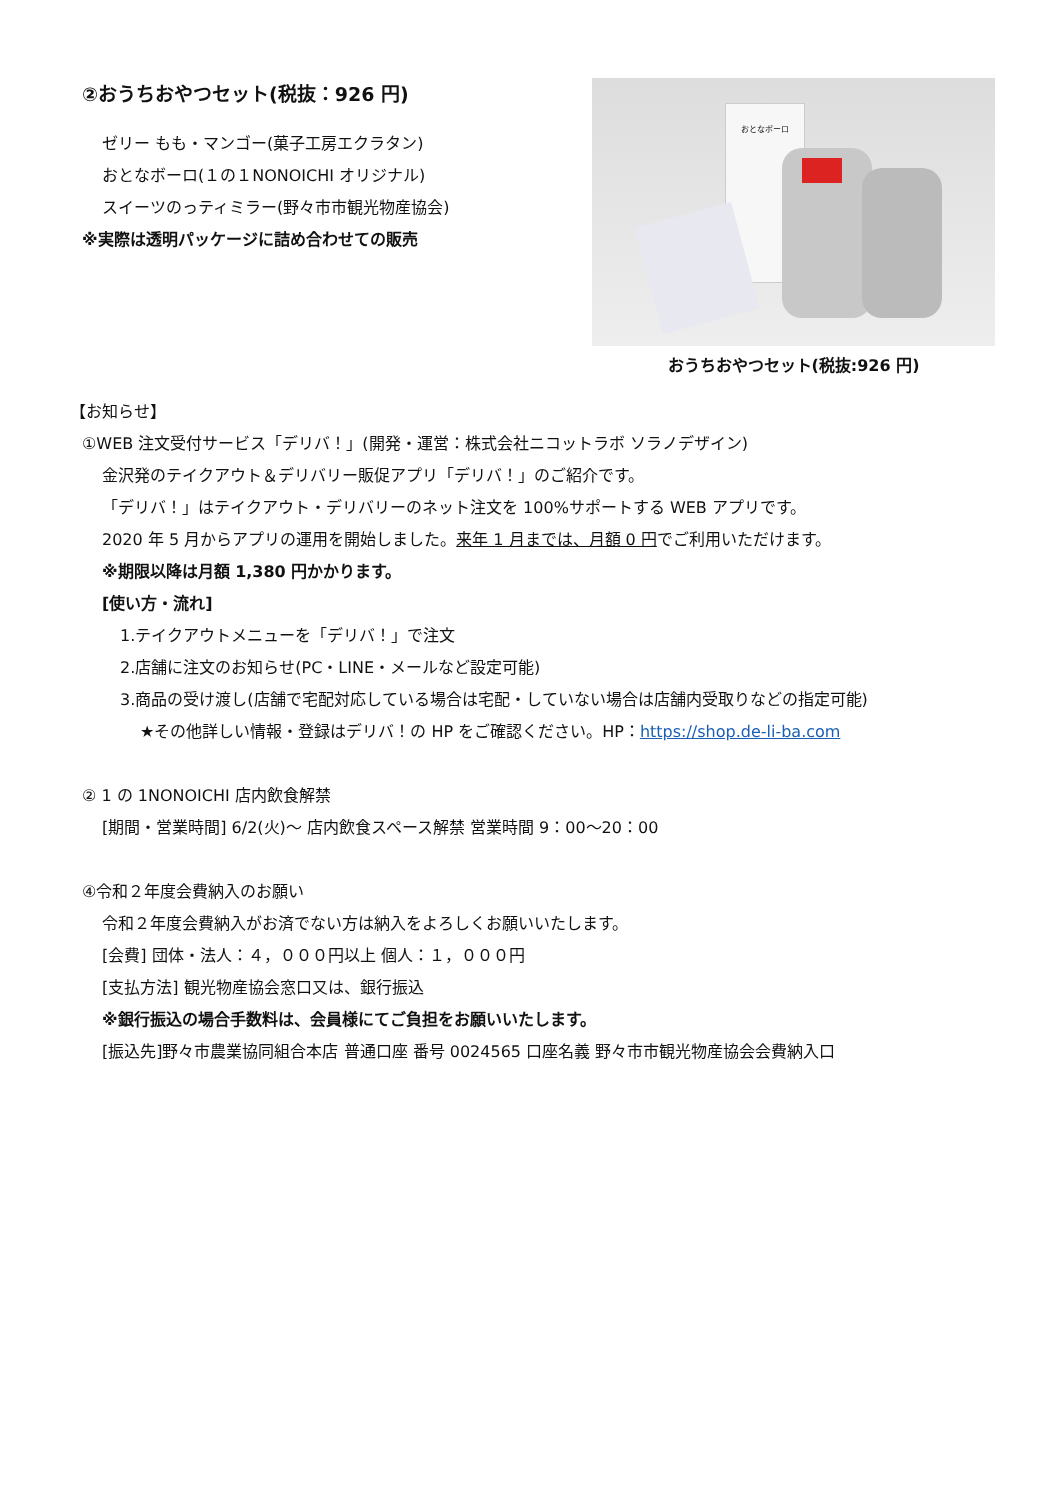②おうちおやつセット(税抜：926 円)
ゼリー もも・マンゴー(菓子工房エクラタン)
おとなボーロ(１の１NONOICHI オリジナル)
スイーツのっティミラー(野々市市観光物産協会)
※実際は透明パッケージに詰め合わせての販売
おとなボーロ
おうちおやつセット(税抜:926 円)
【お知らせ】
①WEB 注文受付サービス「デリバ！」(開発・運営：株式会社ニコットラボ ソラノデザイン)
金沢発のテイクアウト＆デリバリー販促アプリ「デリバ！」のご紹介です。
「デリバ！」はテイクアウト・デリバリーのネット注文を 100%サポートする WEB アプリです。
2020 年 5 月からアプリの運用を開始しました。来年 1 月までは、月額 0 円でご利用いただけます。
※期限以降は月額 1,380 円かかります。
[使い方・流れ]
1.テイクアウトメニューを「デリバ！」で注文
2.店舗に注文のお知らせ(PC・LINE・メールなど設定可能)
3.商品の受け渡し(店舗で宅配対応している場合は宅配・していない場合は店舗内受取りなどの指定可能)
★その他詳しい情報・登録はデリバ！の HP をご確認ください。HP：https://shop.de-li-ba.com
② 1 の 1NONOICHI 店内飲食解禁
[期間・営業時間] 6/2(火)～ 店内飲食スペース解禁 営業時間 9：00～20：00
④令和２年度会費納入のお願い
令和２年度会費納入がお済でない方は納入をよろしくお願いいたします。
[会費] 団体・法人：４，０００円以上 個人：１，０００円
[支払方法] 観光物産協会窓口又は、銀行振込
※銀行振込の場合手数料は、会員様にてご負担をお願いいたします。
[振込先]野々市農業協同組合本店 普通口座 番号 0024565 口座名義 野々市市観光物産協会会費納入口